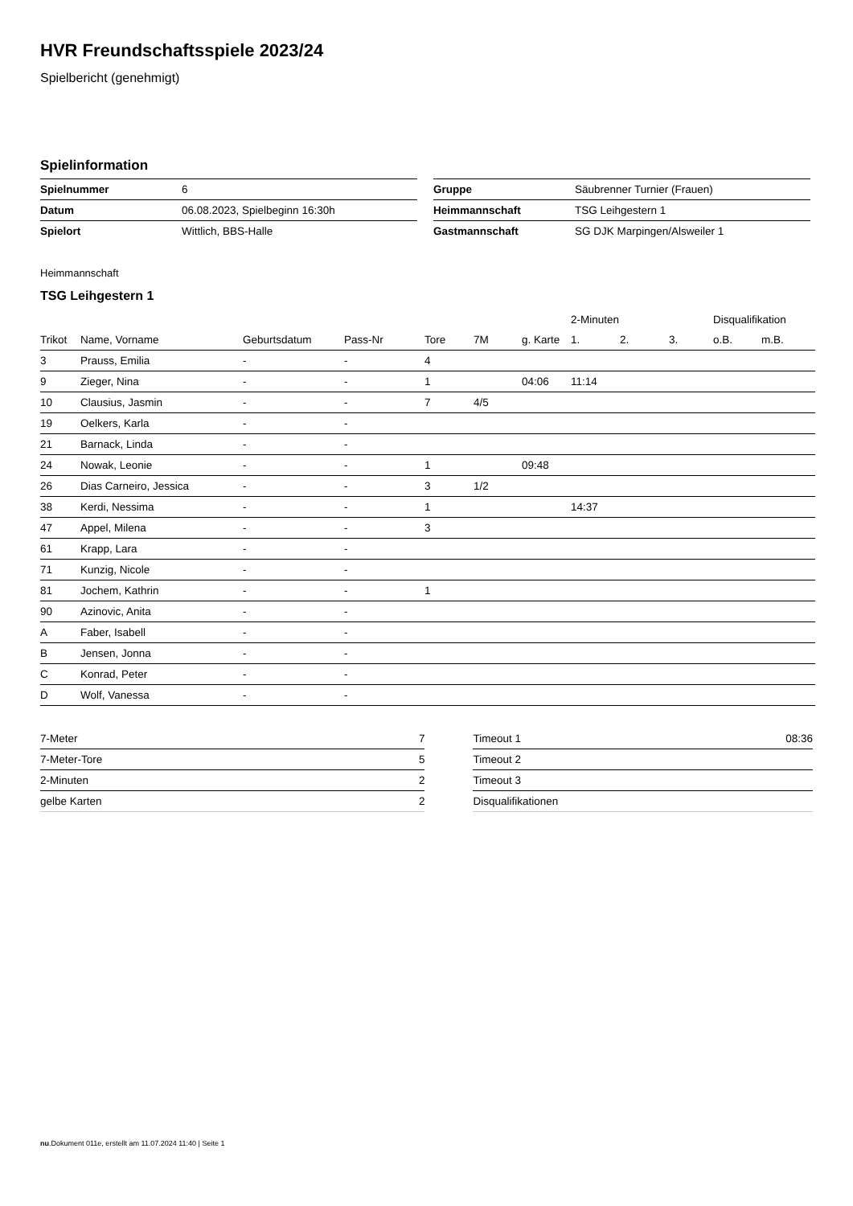HVR Freundschaftsspiele 2023/24
Spielbericht (genehmigt)
Spielinformation
| Spielnummer | 6 |
| Datum | 06.08.2023, Spielbeginn 16:30h |
| Spielort | Wittlich, BBS-Halle |
| Gruppe | Säubrenner Turnier (Frauen) |
| Heimmannschaft | TSG Leihgestern 1 |
| Gastmannschaft | SG DJK Marpingen/Alsweiler 1 |
Heimmannschaft
TSG Leihgestern 1
| | | | | | | | 2-Minuten | | | Disqualifikation | |
| --- | --- | --- | --- | --- | --- | --- | --- | --- | --- | --- | --- |
| Trikot | Name, Vorname | Geburtsdatum | Pass-Nr | Tore | 7M | g. Karte | 1. | 2. | 3. | o.B. | m.B. |
| 3 | Prauss, Emilia | - | - | 4 | | | | | | | |
| 9 | Zieger, Nina | - | - | 1 | | 04:06 | 11:14 | | | | |
| 10 | Clausius, Jasmin | - | - | 7 | 4/5 | | | | | | |
| 19 | Oelkers, Karla | - | - | | | | | | | | |
| 21 | Barnack, Linda | - | - | | | | | | | | |
| 24 | Nowak, Leonie | - | - | 1 | | 09:48 | | | | | |
| 26 | Dias Carneiro, Jessica | - | - | 3 | 1/2 | | | | | | |
| 38 | Kerdi, Nessima | - | - | 1 | | | 14:37 | | | | |
| 47 | Appel, Milena | - | - | 3 | | | | | | | |
| 61 | Krapp, Lara | - | - | | | | | | | | |
| 71 | Kunzig, Nicole | - | - | | | | | | | | |
| 81 | Jochem, Kathrin | - | - | 1 | | | | | | | |
| 90 | Azinovic, Anita | - | - | | | | | | | | |
| A | Faber, Isabell | - | - | | | | | | | | |
| B | Jensen, Jonna | - | - | | | | | | | | |
| C | Konrad, Peter | - | - | | | | | | | | |
| D | Wolf, Vanessa | - | - | | | | | | | | |
| 7-Meter | 7 |
| 7-Meter-Tore | 5 |
| 2-Minuten | 2 |
| gelbe Karten | 2 |
| Timeout 1 | 08:36 |
| Timeout 2 | |
| Timeout 3 | |
| Disqualifikationen | |
nu.Dokument 011e, erstellt am 11.07.2024 11:40 | Seite 1